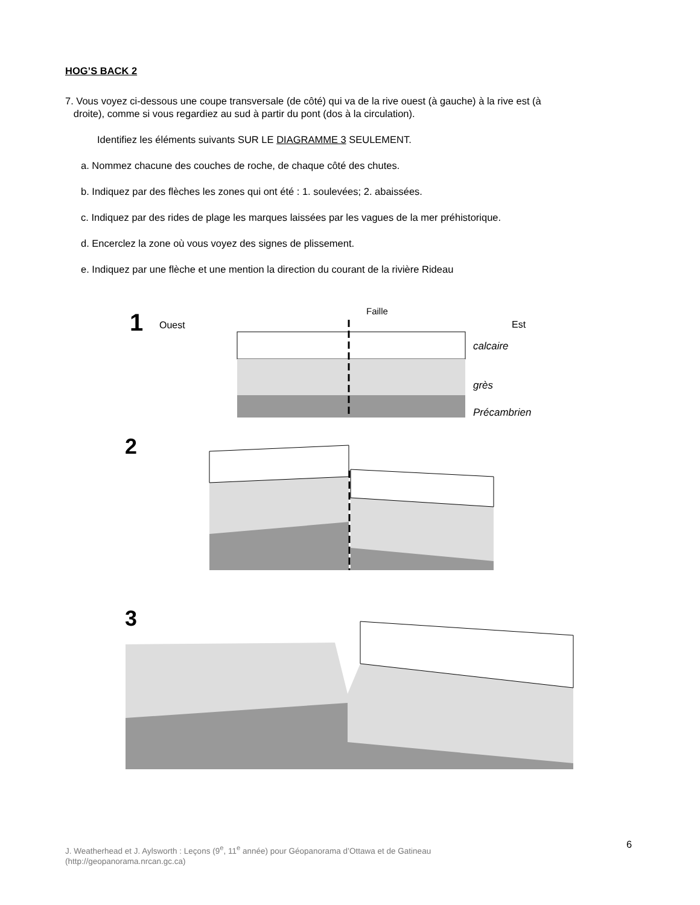HOG’S BACK 2
7. Vous voyez ci-dessous une coupe transversale (de côté) qui va de la rive ouest (à gauche) à la rive est (à
droite), comme si vous regardiez au sud à partir du pont (dos à la circulation).
Identifiez les éléments suivants SUR LE DIAGRAMME 3 SEULEMENT.
a. Nommez chacune des couches de roche, de chaque côté des chutes.
b. Indiquez par des flèches les zones qui ont été : 1. soulevées; 2. abaissées.
c. Indiquez par des rides de plage les marques laissées par les vagues de la mer préhistorique.
d. Encerclez la zone où vous voyez des signes de plissement.
e. Indiquez par une flèche et une mention la direction du courant de la rivière Rideau
1
Ouest
Faille
Est
calcaire
grès
Précambrien
2
3
J. Weatherhead et J. Aylsworth : Leçons (9<sup>e</sup>, 11<sup>e</sup> année) pour Géopanorama d’Ottawa et de Gatineau
(http://geopanorama.nrcan.gc.ca)
6